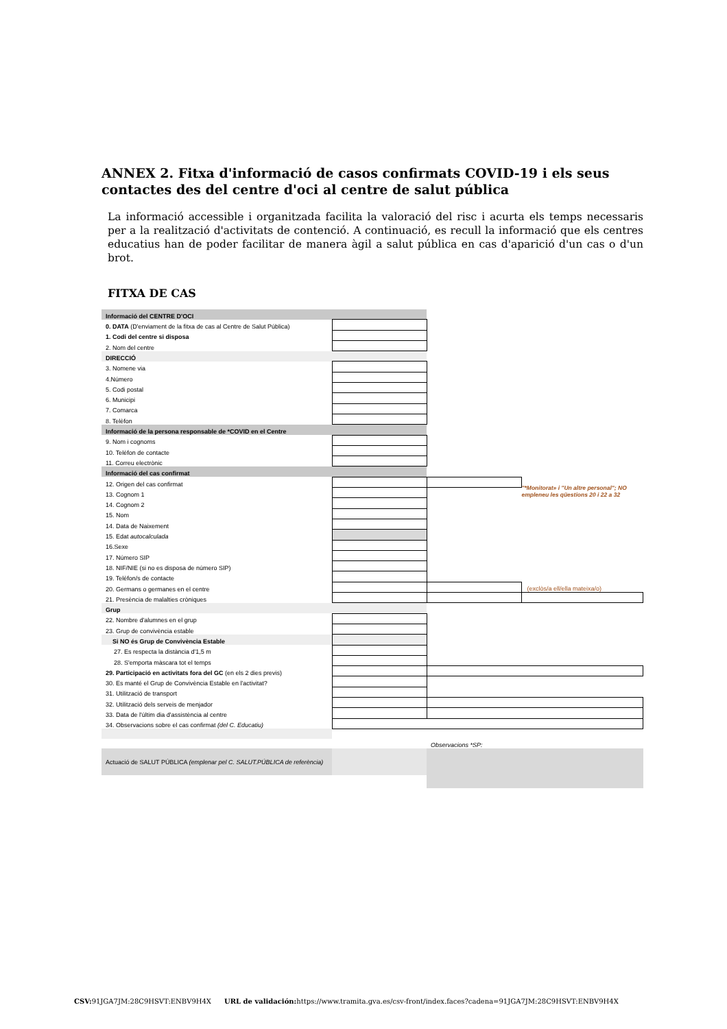ANNEX 2. Fitxa d'informació de casos confirmats COVID-19 i els seus contactes des del centre d'oci al centre de salut pública
La informació accessible i organitzada facilita la valoració del risc i acurta els temps necessaris per a la realització d'activitats de contenció. A continuació, es recull la informació que els centres educatius han de poder facilitar de manera àgil a salut pública en cas d'aparició d'un cas o d'un brot.
FITXA DE CAS
| Informació del CENTRE D'OCI | | | |
| 0. DATA (D'enviament de la fitxa de cas al Centre de Salut Pública) | | | |
| 1. Codi del centre si disposa | | | |
| 2. Nom del centre | | | |
| DIRECCIÓ | | | |
| 3. Nomene via | | | |
| 4.Número | | | |
| 5. Codi postal | | | |
| 6. Municipi | | | |
| 7. Comarca | | | |
| 8. Telèfon | | | |
| Informació de la persona responsable de *COVID en el Centre | | | |
| 9. Nom i cognoms | | | |
| 10. Telèfon de contacte | | | |
| 11. Correu electrònic | | | |
| Informació del cas confirmat | | | |
| 12. Origen del cas confirmat | | | "*Monitorat» i "Un altre personal"; NO empleneu les qüestions 20 i 22 a 32 |
| 13. Cognom 1 | | | |
| 14. Cognom 2 | | | |
| 15. Nom | | | |
| 14. Data de Naixement | | | |
| 15. Edat autocalculada | | | |
| 16.Sexe | | | |
| 17. Número SIP | | | |
| 18. NIF/NIE (si no es disposa de número SIP) | | | |
| 19. Telèfon/s de contacte | | | |
| 20. Germans o germanes en el centre | | | (exclòs/a ell/ella mateixa/o) |
| 21. Presència de malalties cròniques | | | |
| Grup | | | |
| 22. Nombre d'alumnes en el grup | | | |
| 23. Grup de convivència estable | | | |
| Si NO és Grup de Convivència Estable | | | |
| 27. Es respecta la distància d'1,5 m | | | |
| 28. S'emporta màscara tot el temps | | | |
| 29. Participació en activitats fora del GC (en els 2 dies previs) | | | |
| 30. Es manté el Grup de Convivència Estable en l'activitat? | | | |
| 31. Utilització de transport | | | |
| 32. Utilització dels serveis de menjador | | | |
| 33. Data de l'últim dia d'assistència al centre | | | |
| 34. Observacions sobre el cas confirmat (del C. Educatiu) | | | |
| | | Observacions *SP: | |
| Actuació de SALUT PÚBLICA (emplenar pel C. SALUT.PÚBLICA de referència) | | | |
CSV: 91JGA7JM:28C9HSVT:ENBV9H4X URL de validación: https://www.tramita.gva.es/csv-front/index.faces?cadena=91JGA7JM:28C9HSVT:ENBV9H4X